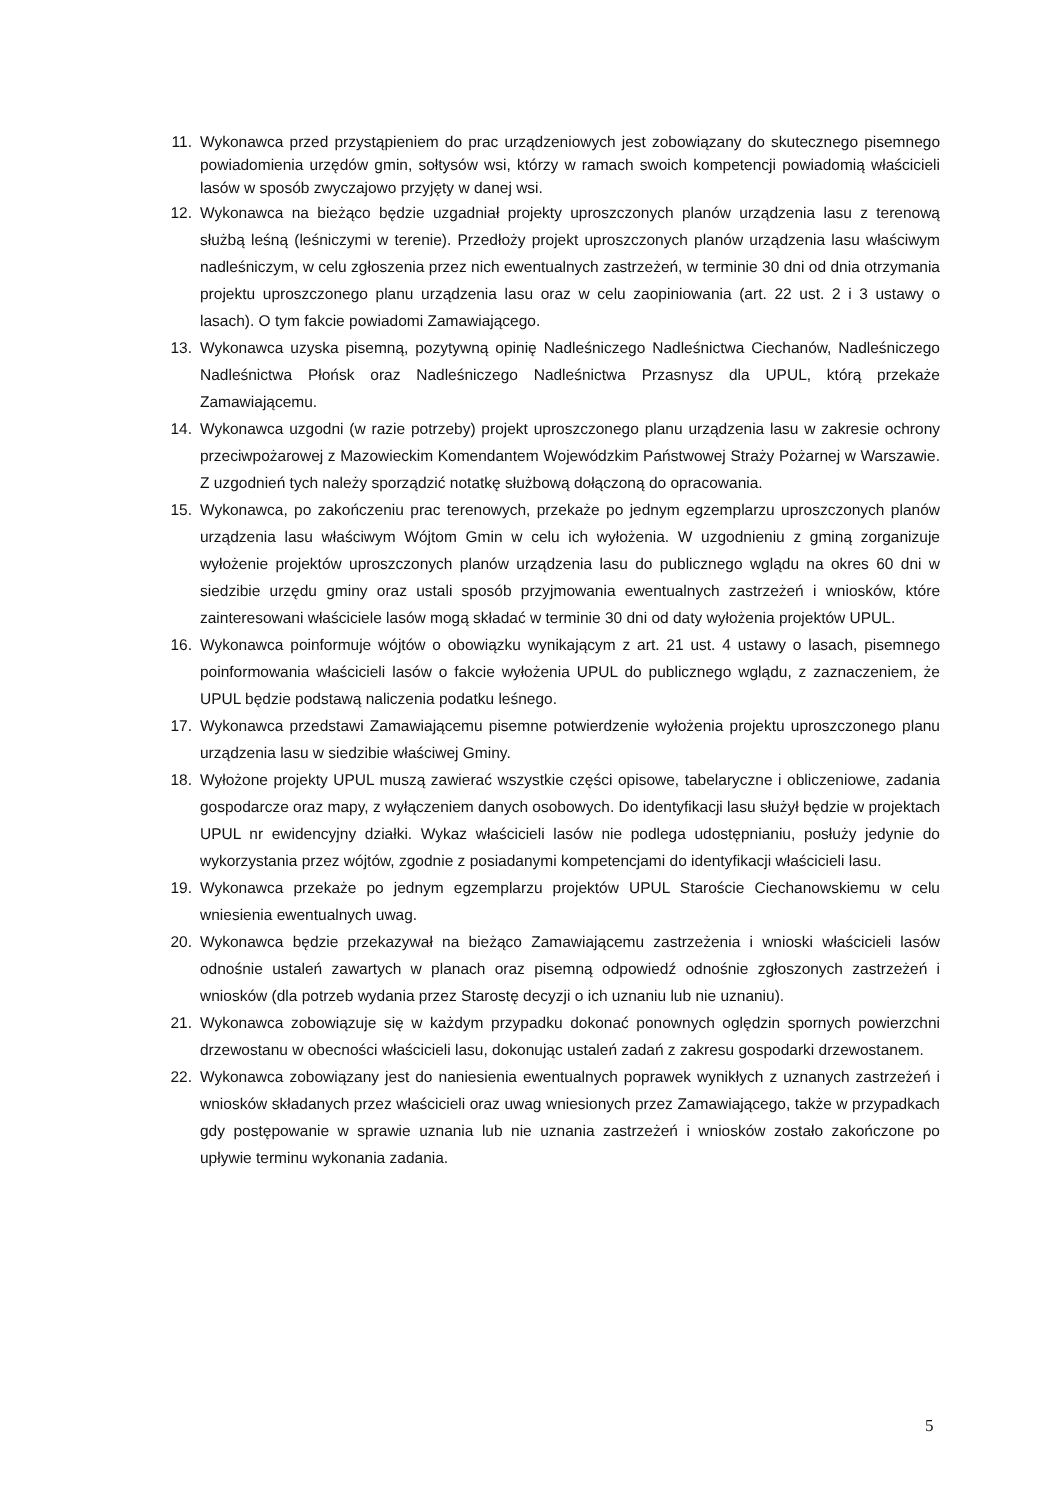11. Wykonawca przed przystąpieniem do prac urządzeniowych jest zobowiązany do skutecznego pisemnego powiadomienia urzędów gmin, sołtysów wsi, którzy w ramach swoich kompetencji powiadomią właścicieli lasów w sposób zwyczajowo przyjęty w danej wsi.
12. Wykonawca na bieżąco będzie uzgadniał projekty uproszczonych planów urządzenia lasu z terenową służbą leśną (leśniczymi w terenie). Przedłoży projekt uproszczonych planów urządzenia lasu właściwym nadleśniczym, w celu zgłoszenia przez nich ewentualnych zastrzeżeń, w terminie 30 dni od dnia otrzymania projektu uproszczonego planu urządzenia lasu oraz w celu zaopiniowania (art. 22 ust. 2 i 3 ustawy o lasach). O tym fakcie powiadomi Zamawiającego.
13. Wykonawca uzyska pisemną, pozytywną opinię Nadleśniczego Nadleśnictwa Ciechanów, Nadleśniczego Nadleśnictwa Płońsk oraz Nadleśniczego Nadleśnictwa Przasnysz dla UPUL, którą przekaże Zamawiającemu.
14. Wykonawca uzgodni (w razie potrzeby) projekt uproszczonego planu urządzenia lasu w zakresie ochrony przeciwpożarowej z Mazowieckim Komendantem Wojewódzkim Państwowej Straży Pożarnej w Warszawie. Z uzgodnień tych należy sporządzić notatkę służbową dołączoną do opracowania.
15. Wykonawca, po zakończeniu prac terenowych, przekaże po jednym egzemplarzu uproszczonych planów urządzenia lasu właściwym Wójtom Gmin w celu ich wyłożenia. W uzgodnieniu z gminą zorganizuje wyłożenie projektów uproszczonych planów urządzenia lasu do publicznego wglądu na okres 60 dni w siedzibie urzędu gminy oraz ustali sposób przyjmowania ewentualnych zastrzeżeń i wniosków, które zainteresowani właściciele lasów mogą składać w terminie 30 dni od daty wyłożenia projektów UPUL.
16. Wykonawca poinformuje wójtów o obowiązku wynikającym z art. 21 ust. 4 ustawy o lasach, pisemnego poinformowania właścicieli lasów o fakcie wyłożenia UPUL do publicznego wglądu, z zaznaczeniem, że UPUL będzie podstawą naliczenia podatku leśnego.
17. Wykonawca przedstawi Zamawiającemu pisemne potwierdzenie wyłożenia projektu uproszczonego planu urządzenia lasu w siedzibie właściwej Gminy.
18. Wyłożone projekty UPUL muszą zawierać wszystkie części opisowe, tabelaryczne i obliczeniowe, zadania gospodarcze oraz mapy, z wyłączeniem danych osobowych. Do identyfikacji lasu służył będzie w projektach UPUL nr ewidencyjny działki. Wykaz właścicieli lasów nie podlega udostępnianiu, posłuży jedynie do wykorzystania przez wójtów, zgodnie z posiadanymi kompetencjami do identyfikacji właścicieli lasu.
19. Wykonawca przekaże po jednym egzemplarzu projektów UPUL Staroście Ciechanowskiemu w celu wniesienia ewentualnych uwag.
20. Wykonawca będzie przekazywał na bieżąco Zamawiającemu zastrzeżenia i wnioski właścicieli lasów odnośnie ustaleń zawartych w planach oraz pisemną odpowiedź odnośnie zgłoszonych zastrzeżeń i wniosków (dla potrzeb wydania przez Starostę decyzji o ich uznaniu lub nie uznaniu).
21. Wykonawca zobowiązuje się w każdym przypadku dokonać ponownych oględzin spornych powierzchni drzewostanu w obecności właścicieli lasu, dokonując ustaleń zadań z zakresu gospodarki drzewostanem.
22. Wykonawca zobowiązany jest do naniesienia ewentualnych poprawek wynikłych z uznanych zastrzeżeń i wniosków składanych przez właścicieli oraz uwag wniesionych przez Zamawiającego, także w przypadkach gdy postępowanie w sprawie uznania lub nie uznania zastrzeżeń i wniosków zostało zakończone po upływie terminu wykonania zadania.
5